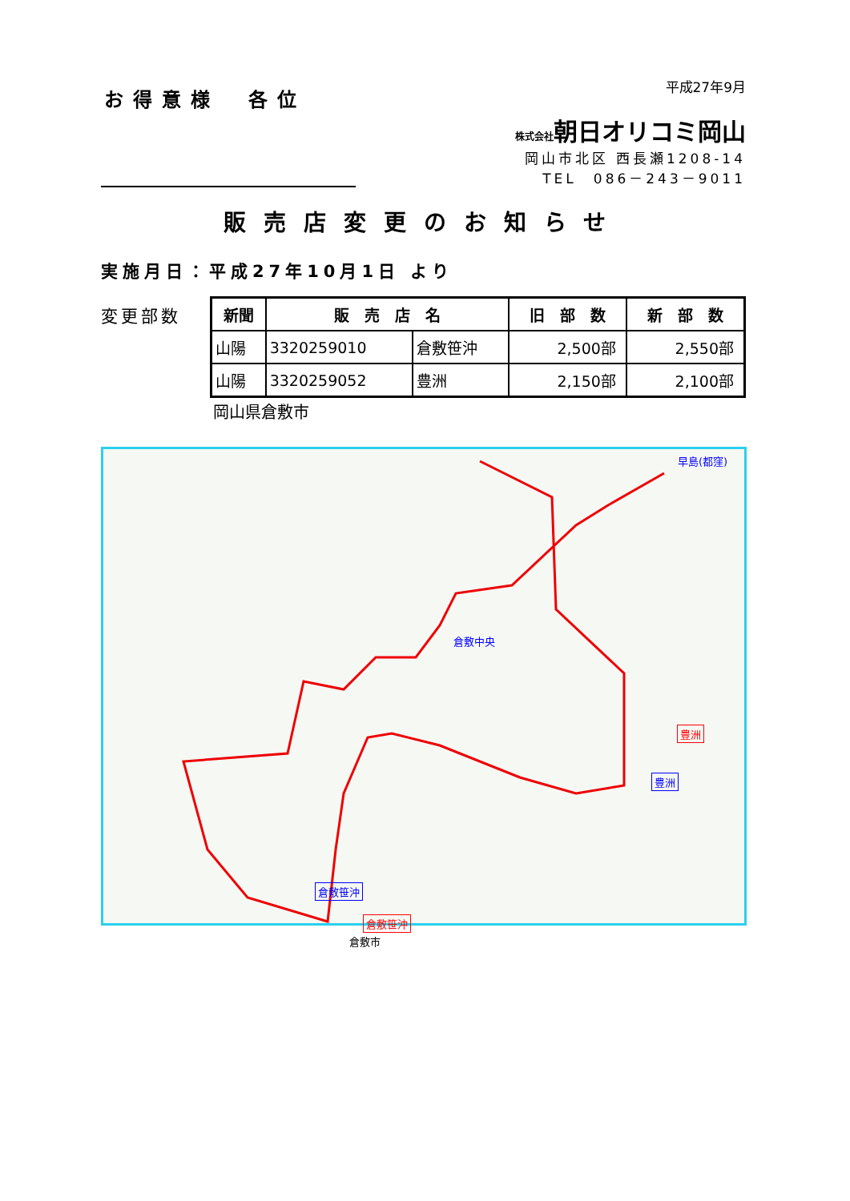お得意様　各位
平成27年9月
株式会社朝日オリコミ岡山
岡山市北区 西長瀬1208-14
TEL　086－243－9011
販売店変更のお知らせ
実施月日：平成27年10月1日 より
変更部数
| 新聞 | 販 売 店 名 | | 旧 部 数 | 新 部 数 |
| --- | --- | --- | --- | --- |
| 山陽 | 3320259010 | 倉敷笹沖 | 2,500部 | 2,550部 |
| 山陽 | 3320259052 | 豊洲 | 2,150部 | 2,100部 |
岡山県倉敷市
早島(都窪)
倉敷中央
豊洲
豊洲
倉敷笹沖
倉敷笹沖
倉敷市